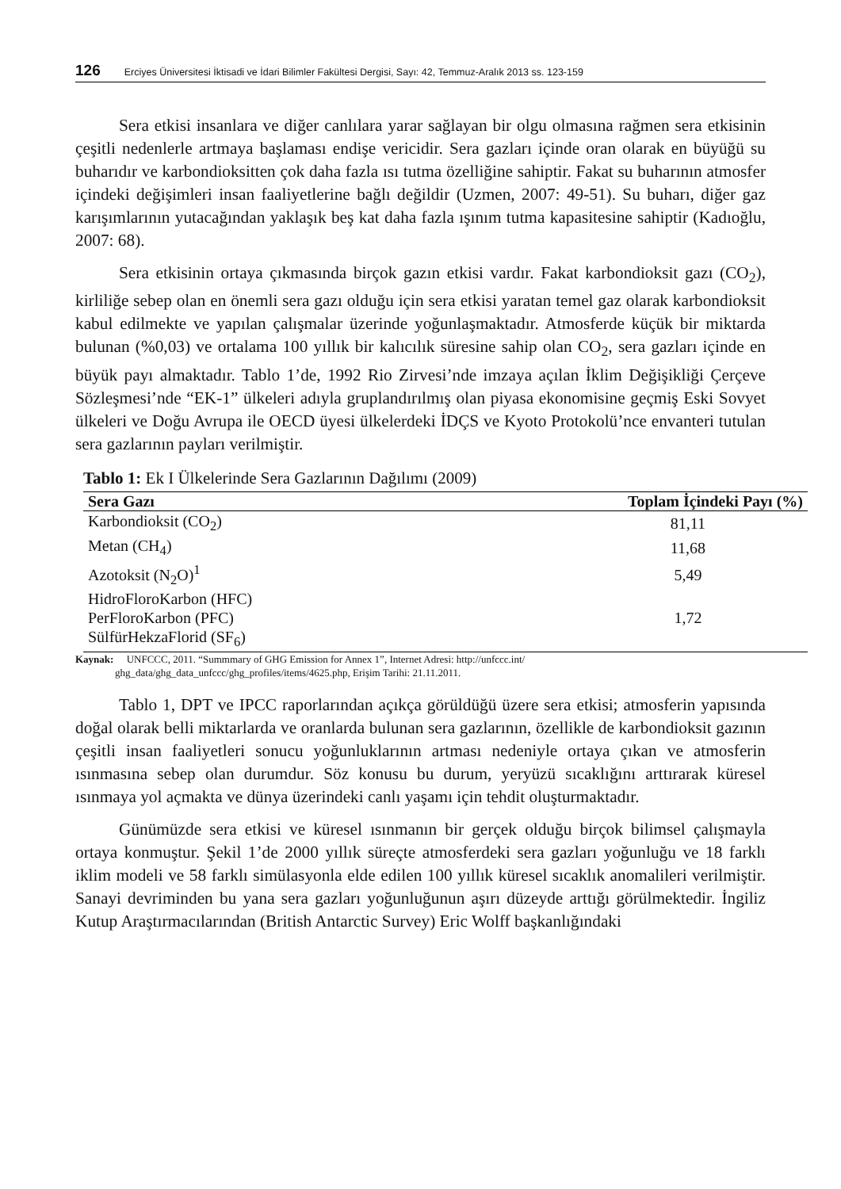126 Erciyes Üniversitesi İktisadi ve İdari Bilimler Fakültesi Dergisi, Sayı: 42, Temmuz-Aralık 2013 ss. 123-159
Sera etkisi insanlara ve diğer canlılara yarar sağlayan bir olgu olmasına rağmen sera etkisinin çeşitli nedenlerle artmaya başlaması endişe vericidir. Sera gazları içinde oran olarak en büyüğü su buharıdır ve karbondioksitten çok daha fazla ısı tutma özelliğine sahiptir. Fakat su buharının atmosfer içindeki değişimleri insan faaliyetlerine bağlı değildir (Uzmen, 2007: 49-51). Su buharı, diğer gaz karışımlarının yutacağından yaklaşık beş kat daha fazla ışınım tutma kapasitesine sahiptir (Kadıoğlu, 2007: 68).
Sera etkisinin ortaya çıkmasında birçok gazın etkisi vardır. Fakat karbondioksit gazı (CO<sub>2</sub>), kirliliğe sebep olan en önemli sera gazı olduğu için sera etkisi yaratan temel gaz olarak karbondioksit kabul edilmekte ve yapılan çalışmalar üzerinde yoğunlaşmaktadır. Atmosferde küçük bir miktarda bulunan (%0,03) ve ortalama 100 yıllık bir kalıcılık süresine sahip olan CO<sub>2</sub>, sera gazları içinde en büyük payı almaktadır. Tablo 1’de, 1992 Rio Zirvesi’nde imzaya açılan İklim Değişikliği Çerçeve Sözleşmesi’nde “EK-1” ülkeleri adıyla gruplandırılmış olan piyasa ekonomisine geçmiş Eski Sovyet ülkeleri ve Doğu Avrupa ile OECD üyesi ülkelerdeki İDÇS ve Kyoto Protokolü’nce envanteri tutulan sera gazlarının payları verilmiştir.
Tablo 1: Ek I Ülkelerinde Sera Gazlarının Dağılımı (2009)
| Sera Gazı | Toplam İçindeki Payı (%) |
| --- | --- |
| Karbondioksit (CO<sub>2</sub>) | 81,11 |
| Metan (CH<sub>4</sub>) | 11,68 |
| Azotoksit (N<sub>2</sub>O)<sup>1</sup> | 5,49 |
| HidroFloroKarbon (HFC) | |
| PerFloroKarbon (PFC) | 1,72 |
| SülfürHekzaFlorid (SF<sub>6</sub>) | |
Kaynak: UNFCCC, 2011. “Summmary of GHG Emission for Annex 1”, Internet Adresi: http://unfccc.int/
ghg_data/ghg_data_unfccc/ghg_profiles/items/4625.php, Erişim Tarihi: 21.11.2011.
Tablo 1, DPT ve IPCC raporlarından açıkça görüldüğü üzere sera etkisi; atmosferin yapısında doğal olarak belli miktarlarda ve oranlarda bulunan sera gazlarının, özellikle de karbondioksit gazının çeşitli insan faaliyetleri sonucu yoğunluklarının artması nedeniyle ortaya çıkan ve atmosferin ısınmasına sebep olan durumdur. Söz konusu bu durum, yeryüzü sıcaklığını arttırarak küresel ısınmaya yol açmakta ve dünya üzerindeki canlı yaşamı için tehdit oluşturmaktadır.
Günümüzde sera etkisi ve küresel ısınmanın bir gerçek olduğu birçok bilimsel çalışmayla ortaya konmuştur. Şekil 1’de 2000 yıllık süreçte atmosferdeki sera gazları yoğunluğu ve 18 farklı iklim modeli ve 58 farklı simülasyonla elde edilen 100 yıllık küresel sıcaklık anomalileri verilmiştir. Sanayi devriminden bu yana sera gazları yoğunluğunun aşırı düzeyde arttığı görülmektedir. İngiliz Kutup Araştırmacılarından (British Antarctic Survey) Eric Wolff başkanlığındaki